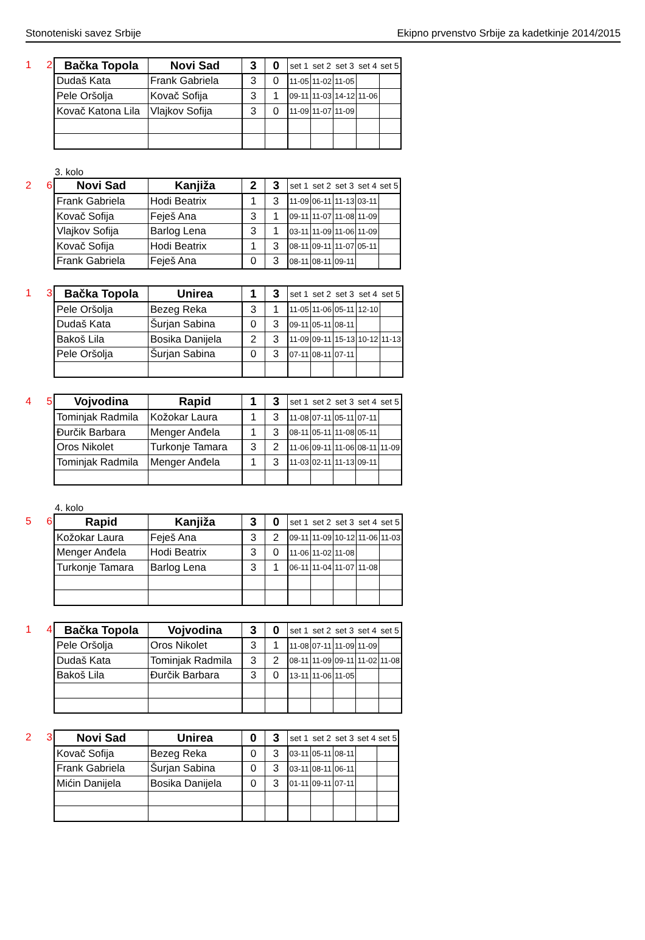Stonoteniski savez Srbije Ekipno prvenstvo Srbije za kadetkinje 2014/2015
1 2
| Bačka Topola | Novi Sad | 3 | 0 | set 1 | set 2 | set 3 | set 4 | set 5 |
| Dudaš Kata | Frank Gabriela | 3 | 0 | 11-05 | 11-02 | 11-05 | | |
| Pele Oršolja | Kovač Sofija | 3 | 1 | 09-11 | 11-03 | 14-12 | 11-06 | |
| Kovač Katona Lila | Vlajkov Sofija | 3 | 0 | 11-09 | 11-07 | 11-09 | | |
3. kolo
2 6
| Novi Sad | Kanjiža | 2 | 3 | set 1 | set 2 | set 3 | set 4 | set 5 |
| Frank Gabriela | Hodi Beatrix | 1 | 3 | 11-09 | 06-11 | 11-13 | 03-11 | |
| Kovač Sofija | Feješ Ana | 3 | 1 | 09-11 | 11-07 | 11-08 | 11-09 | |
| Vlajkov Sofija | Barlog Lena | 3 | 1 | 03-11 | 11-09 | 11-06 | 11-09 | |
| Kovač Sofija | Hodi Beatrix | 1 | 3 | 08-11 | 09-11 | 11-07 | 05-11 | |
| Frank Gabriela | Feješ Ana | 0 | 3 | 08-11 | 08-11 | 09-11 | | |
1 3
| Bačka Topola | Unirea | 1 | 3 | set 1 | set 2 | set 3 | set 4 | set 5 |
| Pele Oršolja | Bezeg Reka | 3 | 1 | 11-05 | 11-06 | 05-11 | 12-10 | |
| Dudaš Kata | Šurjan Sabina | 0 | 3 | 09-11 | 05-11 | 08-11 | | |
| Bakoš Lila | Bosika Danijela | 2 | 3 | 11-09 | 09-11 | 15-13 | 10-12 | 11-13 |
| Pele Oršolja | Šurjan Sabina | 0 | 3 | 07-11 | 08-11 | 07-11 | | |
4 5
| Vojvodina | Rapid | 1 | 3 | set 1 | set 2 | set 3 | set 4 | set 5 |
| Tominjak Radmila | Kožokar Laura | 1 | 3 | 11-08 | 07-11 | 05-11 | 07-11 | |
| Đurčik Barbara | Menger Anđela | 1 | 3 | 08-11 | 05-11 | 11-08 | 05-11 | |
| Oros Nikolet | Turkonje Tamara | 3 | 2 | 11-06 | 09-11 | 11-06 | 08-11 | 11-09 |
| Tominjak Radmila | Menger Anđela | 1 | 3 | 11-03 | 02-11 | 11-13 | 09-11 | |
4. kolo
5 6
| Rapid | Kanjiža | 3 | 0 | set 1 | set 2 | set 3 | set 4 | set 5 |
| Kožokar Laura | Feješ Ana | 3 | 2 | 09-11 | 11-09 | 10-12 | 11-06 | 11-03 |
| Menger Anđela | Hodi Beatrix | 3 | 0 | 11-06 | 11-02 | 11-08 | | |
| Turkonje Tamara | Barlog Lena | 3 | 1 | 06-11 | 11-04 | 11-07 | 11-08 | |
1 4
| Bačka Topola | Vojvodina | 3 | 0 | set 1 | set 2 | set 3 | set 4 | set 5 |
| Pele Oršolja | Oros Nikolet | 3 | 1 | 11-08 | 07-11 | 11-09 | 11-09 | |
| Dudaš Kata | Tominjak Radmila | 3 | 2 | 08-11 | 11-09 | 09-11 | 11-02 | 11-08 |
| Bakoš Lila | Đurčik Barbara | 3 | 0 | 13-11 | 11-06 | 11-05 | | |
2 3
| Novi Sad | Unirea | 0 | 3 | set 1 | set 2 | set 3 | set 4 | set 5 |
| Kovač Sofija | Bezeg Reka | 0 | 3 | 03-11 | 05-11 | 08-11 | | |
| Frank Gabriela | Šurjan Sabina | 0 | 3 | 03-11 | 08-11 | 06-11 | | |
| Mićin Danijela | Bosika Danijela | 0 | 3 | 01-11 | 09-11 | 07-11 | | |